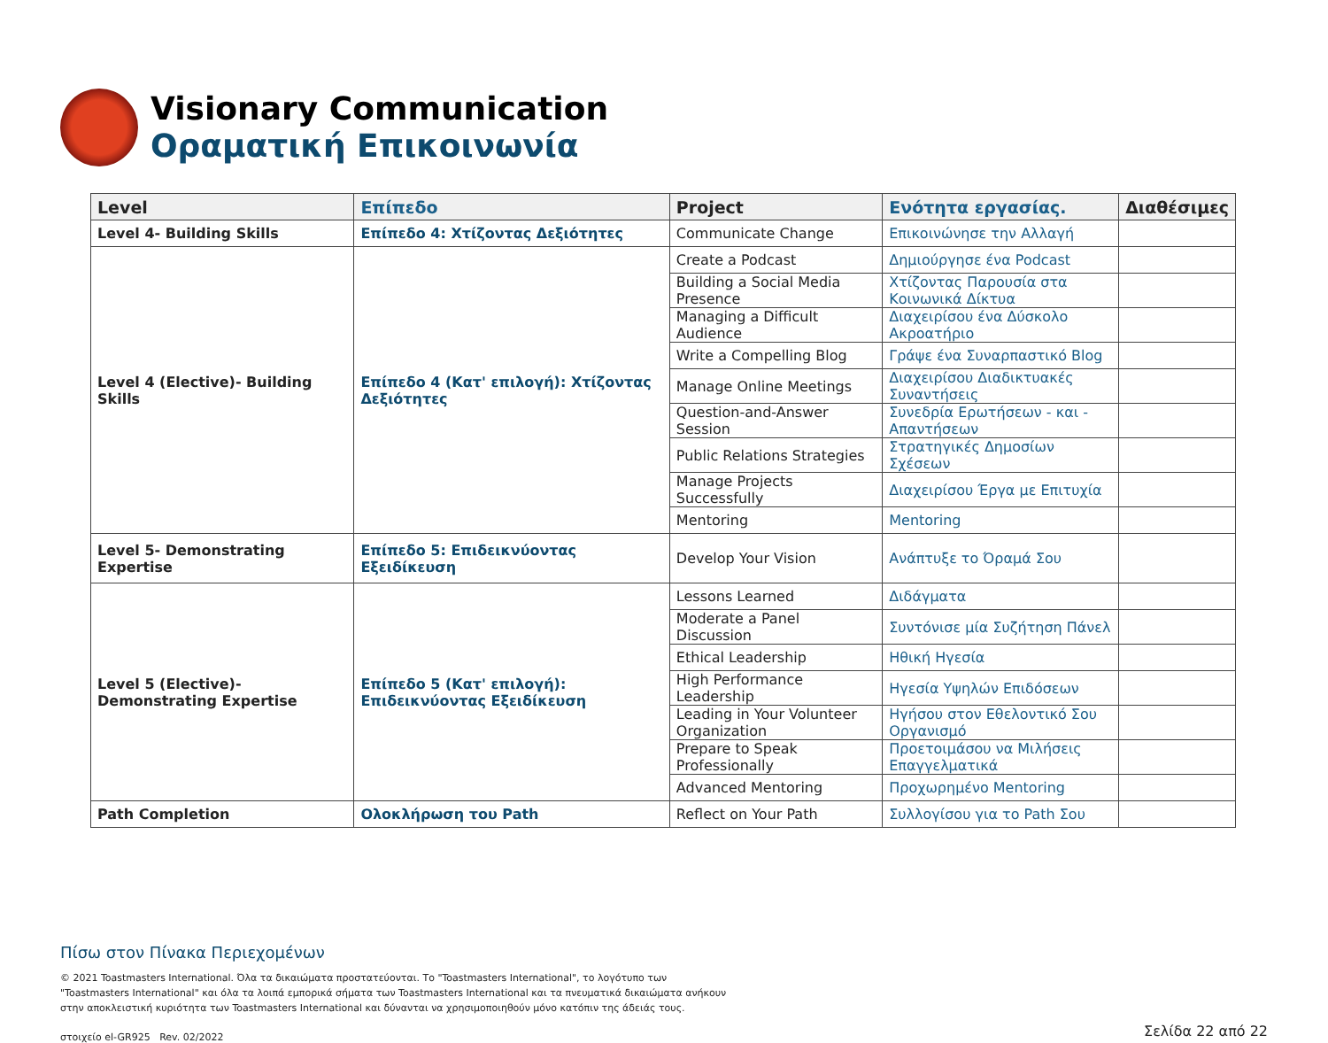Visionary Communication
Οραματική Επικοινωνία
| Level | Επίπεδο | Project | Ενότητα εργασίας. | Διαθέσιμες |
| --- | --- | --- | --- | --- |
| Level 4- Building Skills | Επίπεδο 4: Χτίζοντας Δεξιότητες | Communicate Change | Επικοινώνησε την Αλλαγή | |
| Level 4 (Elective)- Building Skills | Επίπεδο 4 (Κατ' επιλογή): Χτίζοντας Δεξιότητες | Create a Podcast | Δημιούργησε ένα Podcast | |
| | | Building a Social Media Presence | Χτίζοντας Παρουσία στα Κοινωνικά Δίκτυα | |
| | | Managing a Difficult Audience | Διαχειρίσου ένα Δύσκολο Ακροατήριο | |
| | | Write a Compelling Blog | Γράψε ένα Συναρπαστικό Blog | |
| | | Manage Online Meetings | Διαχειρίσου Διαδικτυακές Συναντήσεις | |
| | | Question-and-Answer Session | Συνεδρία Ερωτήσεων - και - Απαντήσεων | |
| | | Public Relations Strategies | Στρατηγικές Δημοσίων Σχέσεων | |
| | | Manage Projects Successfully | Διαχειρίσου Έργα με Επιτυχία | |
| | | Mentoring | Mentoring | |
| Level 5- Demonstrating Expertise | Επίπεδο 5: Επιδεικνύοντας Εξειδίκευση | Develop Your Vision | Ανάπτυξε το Όραμά Σου | |
| Level 5 (Elective)- Demonstrating Expertise | Επίπεδο 5 (Κατ' επιλογή): Επιδεικνύοντας Εξειδίκευση | Lessons Learned | Διδάγματα | |
| | | Moderate a Panel Discussion | Συντόνισε μία Συζήτηση Πάνελ | |
| | | Ethical Leadership | Ηθική Ηγεσία | |
| | | High Performance Leadership | Ηγεσία Υψηλών Επιδόσεων | |
| | | Leading in Your Volunteer Organization | Ηγήσου στον Εθελοντικό Σου Οργανισμό | |
| | | Prepare to Speak Professionally | Προετοιμάσου να Μιλήσεις Επαγγελματικά | |
| | | Advanced Mentoring | Προχωρημένο Mentoring | |
| Path Completion | Ολοκλήρωση του Path | Reflect on Your Path | Συλλογίσου για το Path Σου | |
Πίσω στον Πίνακα Περιεχομένων
© 2021 Toastmasters International. Όλα τα δικαιώματα προστατεύονται. Το "Toastmasters International", το λογότυπο των "Toastmasters International" και όλα τα λοιπά εμπορικά σήματα των Toastmasters International και τα πνευματικά δικαιώματα ανήκουν στην αποκλειστική κυριότητα των Toastmasters International και δύνανται να χρησιμοποιηθούν μόνο κατόπιν της άδειάς τους.
στοιχείο el-GR925 Rev. 02/2022
Σελίδα 22 από 22